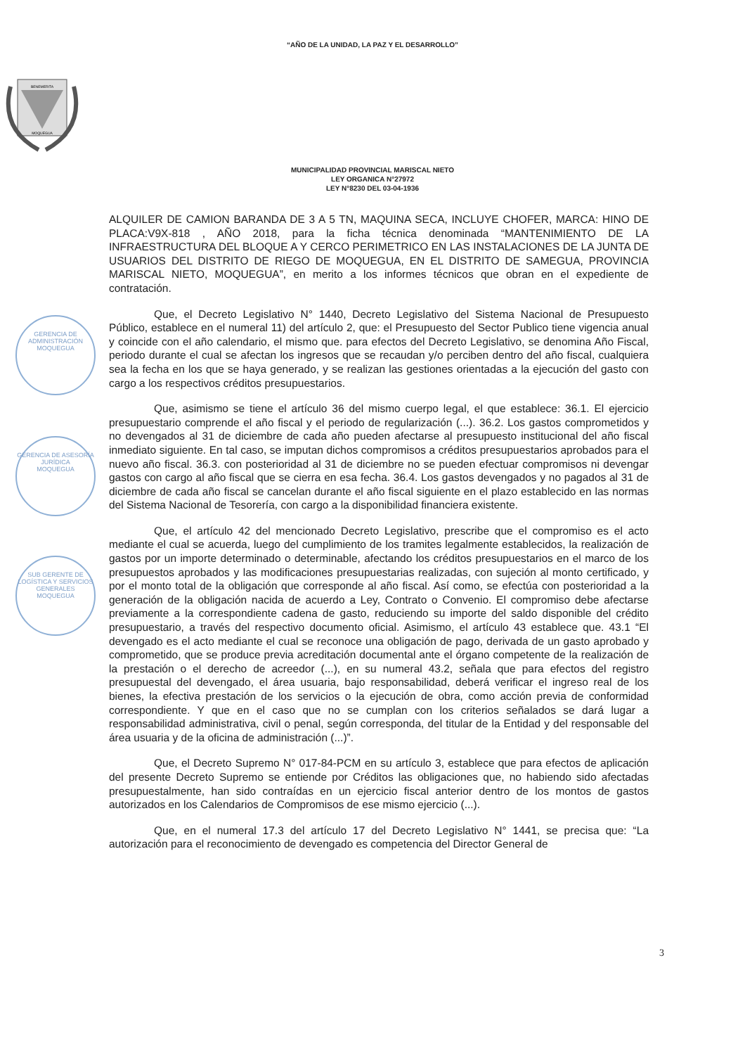“AÑO DE LA UNIDAD, LA PAZ Y EL DESARROLLO”
BENEMERITA
MOQUEGUA
MUNICIPALIDAD PROVINCIAL MARISCAL NIETO
LEY ORGANICA N°27972
LEY N°8230 DEL 03-04-1936
GERENCIA DE ADMINISTRACIÓN
MOQUEGUA
GERENCIA DE ASESORÍA JURÍDICA
MOQUEGUA
SUB GERENTE DE LOGÍSTICA Y SERVICIOS GENERALES
MOQUEGUA
ALQUILER DE CAMION BARANDA DE 3 A 5 TN, MAQUINA SECA, INCLUYE CHOFER, MARCA: HINO DE PLACA:V9X-818 , AÑO 2018, para la ficha técnica denominada “MANTENIMIENTO DE LA INFRAESTRUCTURA DEL BLOQUE A Y CERCO PERIMETRICO EN LAS INSTALACIONES DE LA JUNTA DE USUARIOS DEL DISTRITO DE RIEGO DE MOQUEGUA, EN EL DISTRITO DE SAMEGUA, PROVINCIA MARISCAL NIETO, MOQUEGUA”, en merito a los informes técnicos que obran en el expediente de contratación.
Que, el Decreto Legislativo N° 1440, Decreto Legislativo del Sistema Nacional de Presupuesto Público, establece en el numeral 11) del artículo 2, que: el Presupuesto del Sector Publico tiene vigencia anual y coincide con el año calendario, el mismo que. para efectos del Decreto Legislativo, se denomina Año Fiscal, periodo durante el cual se afectan los ingresos que se recaudan y/o perciben dentro del año fiscal, cualquiera sea la fecha en los que se haya generado, y se realizan las gestiones orientadas a la ejecución del gasto con cargo a los respectivos créditos presupuestarios.
Que, asimismo se tiene el artículo 36 del mismo cuerpo legal, el que establece: 36.1. El ejercicio presupuestario comprende el año fiscal y el periodo de regularización (...). 36.2. Los gastos comprometidos y no devengados al 31 de diciembre de cada año pueden afectarse al presupuesto institucional del año fiscal inmediato siguiente. En tal caso, se imputan dichos compromisos a créditos presupuestarios aprobados para el nuevo año fiscal. 36.3. con posterioridad al 31 de diciembre no se pueden efectuar compromisos ni devengar gastos con cargo al año fiscal que se cierra en esa fecha. 36.4. Los gastos devengados y no pagados al 31 de diciembre de cada año fiscal se cancelan durante el año fiscal siguiente en el plazo establecido en las normas del Sistema Nacional de Tesorería, con cargo a la disponibilidad financiera existente.
Que, el artículo 42 del mencionado Decreto Legislativo, prescribe que el compromiso es el acto mediante el cual se acuerda, luego del cumplimiento de los tramites legalmente establecidos, la realización de gastos por un importe determinado o determinable, afectando los créditos presupuestarios en el marco de los presupuestos aprobados y las modificaciones presupuestarias realizadas, con sujeción al monto certificado, y por el monto total de la obligación que corresponde al año fiscal. Así como, se efectúa con posterioridad a la generación de la obligación nacida de acuerdo a Ley, Contrato o Convenio. El compromiso debe afectarse previamente a la correspondiente cadena de gasto, reduciendo su importe del saldo disponible del crédito presupuestario, a través del respectivo documento oficial. Asimismo, el artículo 43 establece que. 43.1 “El devengado es el acto mediante el cual se reconoce una obligación de pago, derivada de un gasto aprobado y comprometido, que se produce previa acreditación documental ante el órgano competente de la realización de la prestación o el derecho de acreedor (...), en su numeral 43.2, señala que para efectos del registro presupuestal del devengado, el área usuaria, bajo responsabilidad, deberá verificar el ingreso real de los bienes, la efectiva prestación de los servicios o la ejecución de obra, como acción previa de conformidad correspondiente. Y que en el caso que no se cumplan con los criterios señalados se dará lugar a responsabilidad administrativa, civil o penal, según corresponda, del titular de la Entidad y del responsable del área usuaria y de la oficina de administración (...)”.
Que, el Decreto Supremo N° 017-84-PCM en su artículo 3, establece que para efectos de aplicación del presente Decreto Supremo se entiende por Créditos las obligaciones que, no habiendo sido afectadas presupuestalmente, han sido contraídas en un ejercicio fiscal anterior dentro de los montos de gastos autorizados en los Calendarios de Compromisos de ese mismo ejercicio (...).
Que, en el numeral 17.3 del artículo 17 del Decreto Legislativo N° 1441, se precisa que: “La autorización para el reconocimiento de devengado es competencia del Director General de
3